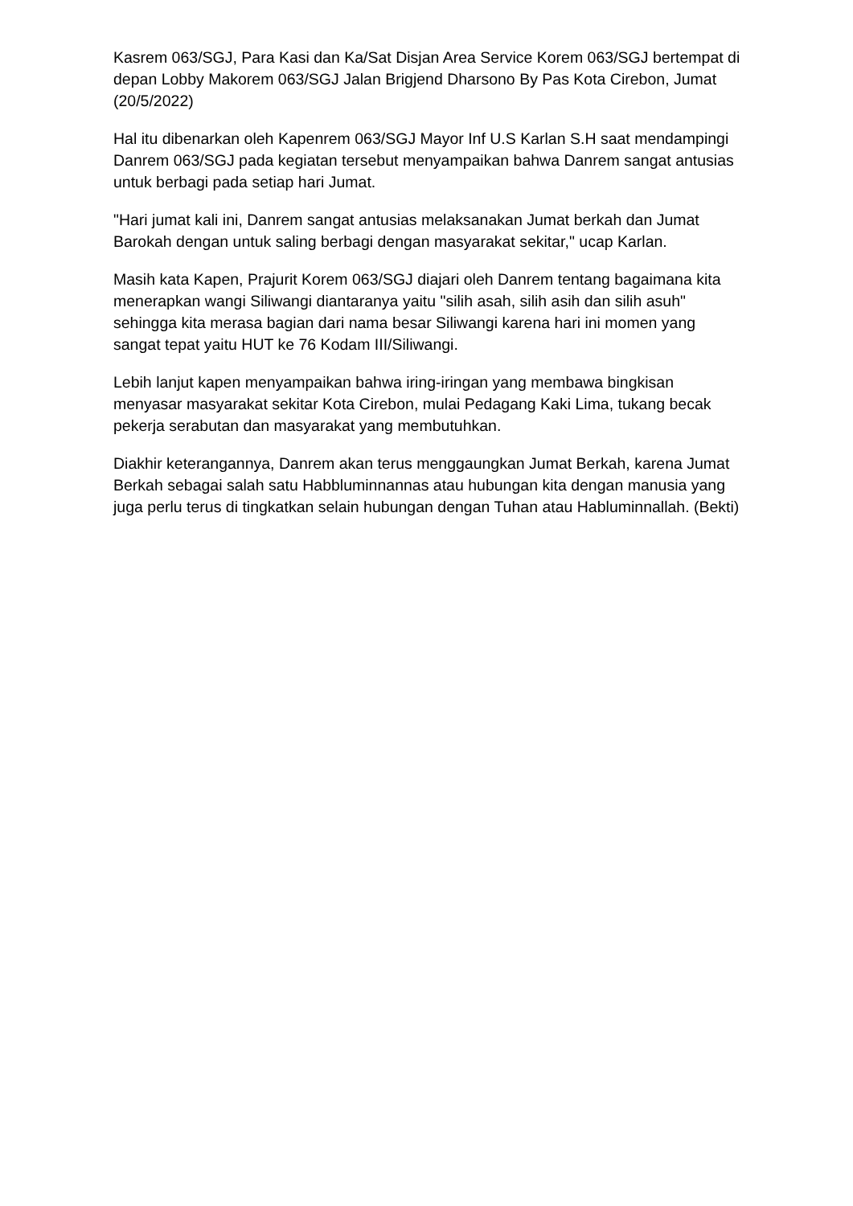Kasrem 063/SGJ, Para Kasi dan Ka/Sat Disjan Area Service Korem 063/SGJ bertempat di depan Lobby Makorem 063/SGJ Jalan Brigjend Dharsono By Pas Kota Cirebon, Jumat (20/5/2022)
Hal itu dibenarkan oleh Kapenrem 063/SGJ Mayor Inf U.S Karlan S.H saat mendampingi Danrem 063/SGJ pada kegiatan tersebut menyampaikan bahwa Danrem sangat antusias untuk berbagi pada setiap hari Jumat.
"Hari jumat kali ini, Danrem sangat antusias melaksanakan Jumat berkah dan Jumat Barokah dengan untuk saling berbagi dengan masyarakat sekitar," ucap Karlan.
Masih kata Kapen, Prajurit Korem 063/SGJ diajari oleh Danrem tentang bagaimana kita menerapkan wangi Siliwangi diantaranya yaitu "silih asah, silih asih dan silih asuh" sehingga kita merasa bagian dari nama besar Siliwangi karena hari ini momen yang sangat tepat yaitu HUT ke 76 Kodam III/Siliwangi.
Lebih lanjut kapen menyampaikan bahwa iring-iringan yang membawa bingkisan menyasar masyarakat sekitar Kota Cirebon, mulai Pedagang Kaki Lima, tukang becak pekerja serabutan dan masyarakat yang membutuhkan.
Diakhir keterangannya, Danrem akan terus menggaungkan Jumat Berkah, karena Jumat Berkah sebagai salah satu Habbluminnannas atau hubungan kita dengan manusia yang juga perlu terus di tingkatkan selain hubungan dengan Tuhan atau Habluminnallah. (Bekti)